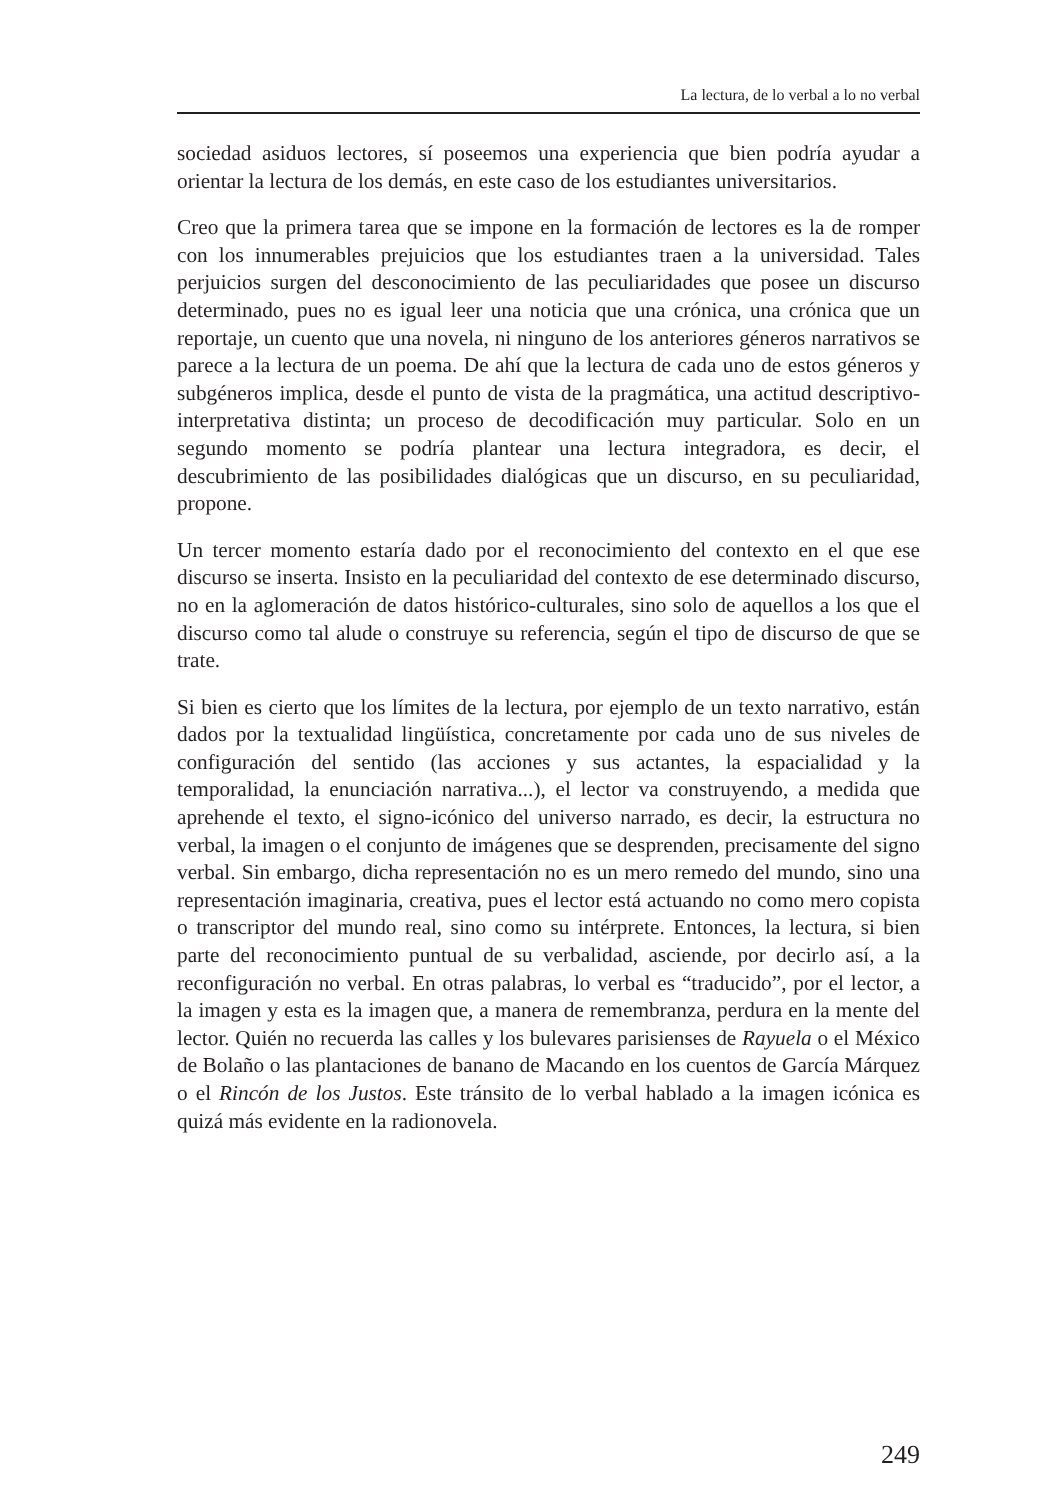La lectura, de lo verbal a lo no verbal
sociedad asiduos lectores, sí poseemos una experiencia que bien podría ayudar a orientar la lectura de los demás, en este caso de los estudiantes universitarios.
Creo que la primera tarea que se impone en la formación de lectores es la de romper con los innumerables prejuicios que los estudiantes traen a la universidad. Tales perjuicios surgen del desconocimiento de las peculiaridades que posee un discurso determinado, pues no es igual leer una noticia que una crónica, una crónica que un reportaje, un cuento que una novela, ni ninguno de los anteriores géneros narrativos se parece a la lectura de un poema. De ahí que la lectura de cada uno de estos géneros y subgéneros implica, desde el punto de vista de la pragmática, una actitud descriptivo-interpretativa distinta; un proceso de decodificación muy particular. Solo en un segundo momento se podría plantear una lectura integradora, es decir, el descubrimiento de las posibilidades dialógicas que un discurso, en su peculiaridad, propone.
Un tercer momento estaría dado por el reconocimiento del contexto en el que ese discurso se inserta. Insisto en la peculiaridad del contexto de ese determinado discurso, no en la aglomeración de datos histórico-culturales, sino solo de aquellos a los que el discurso como tal alude o construye su referencia, según el tipo de discurso de que se trate.
Si bien es cierto que los límites de la lectura, por ejemplo de un texto narrativo, están dados por la textualidad lingüística, concretamente por cada uno de sus niveles de configuración del sentido (las acciones y sus actantes, la espacialidad y la temporalidad, la enunciación narrativa...), el lector va construyendo, a medida que aprehende el texto, el signo-icónico del universo narrado, es decir, la estructura no verbal, la imagen o el conjunto de imágenes que se desprenden, precisamente del signo verbal. Sin embargo, dicha representación no es un mero remedo del mundo, sino una representación imaginaria, creativa, pues el lector está actuando no como mero copista o transcriptor del mundo real, sino como su intérprete. Entonces, la lectura, si bien parte del reconocimiento puntual de su verbalidad, asciende, por decirlo así, a la reconfiguración no verbal. En otras palabras, lo verbal es “traducido”, por el lector, a la imagen y esta es la imagen que, a manera de remembranza, perdura en la mente del lector. Quién no recuerda las calles y los bulevares parisienses de Rayuela o el México de Bolaño o las plantaciones de banano de Macando en los cuentos de García Márquez o el Rincón de los Justos. Este tránsito de lo verbal hablado a la imagen icónica es quizá más evidente en la radionovela.
249